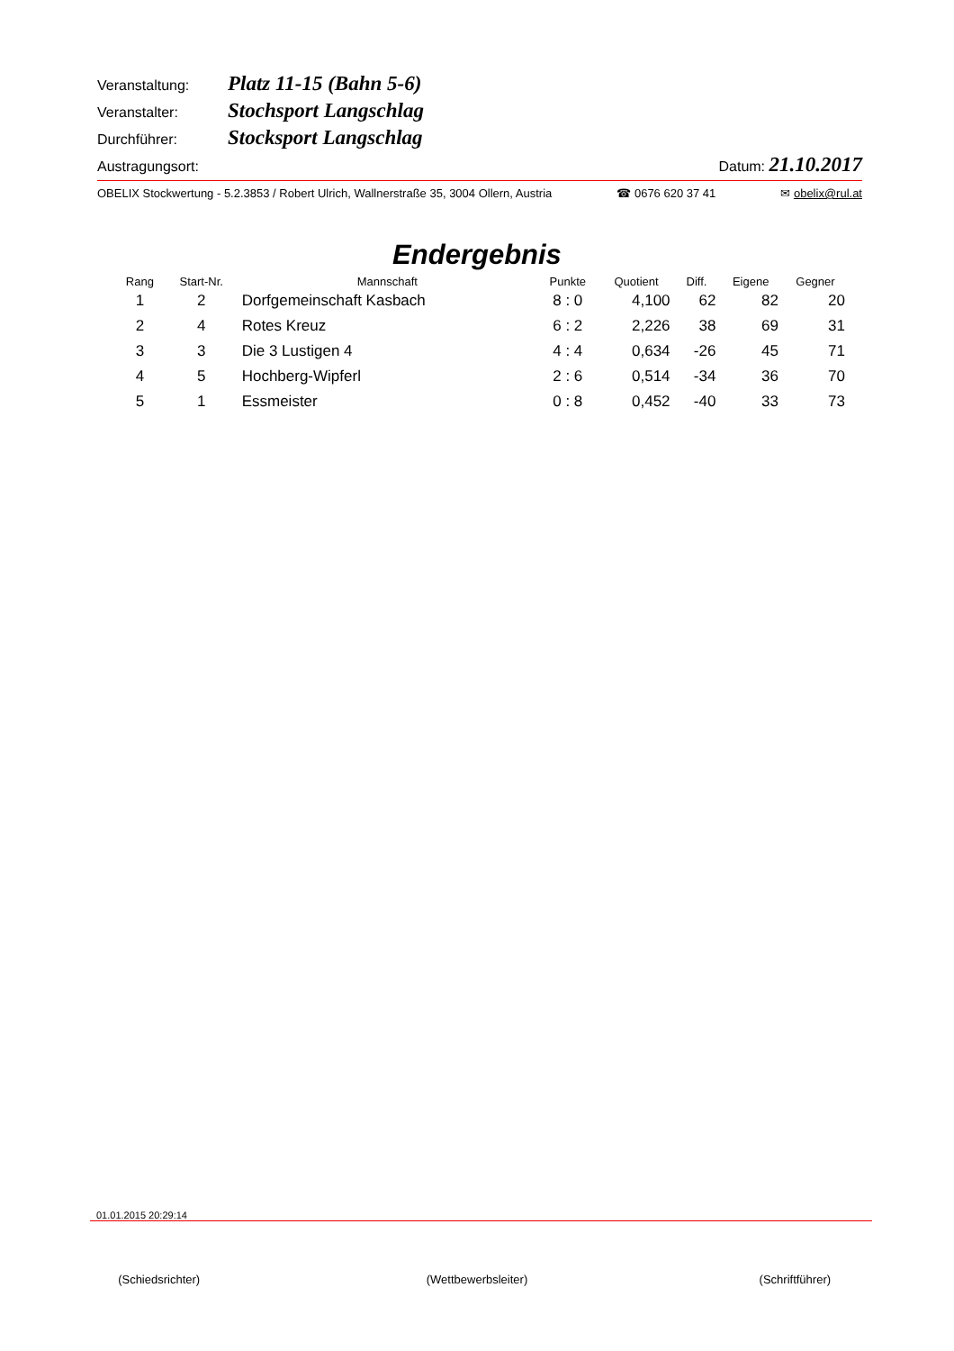Veranstaltung: Platz 11-15 (Bahn 5-6)
Veranstalter: Stochsport Langschlag
Durchführer: Stocksport Langschlag
Austragungsort: Datum: 21.10.2017
OBELIX Stockwertung - 5.2.3853 / Robert Ulrich, Wallnerstraße 35, 3004 Ollern, Austria ☎ 0676 620 37 41 ✉ obelix@rul.at
Endergebnis
| Rang | Start-Nr. | Mannschaft | Punkte | Quotient | Diff. | Eigene | Gegner |
| --- | --- | --- | --- | --- | --- | --- | --- |
| 1 | 2 | Dorfgemeinschaft Kasbach | 8 : 0 | 4,100 | 62 | 82 | 20 |
| 2 | 4 | Rotes Kreuz | 6 : 2 | 2,226 | 38 | 69 | 31 |
| 3 | 3 | Die 3 Lustigen 4 | 4 : 4 | 0,634 | -26 | 45 | 71 |
| 4 | 5 | Hochberg-Wipferl | 2 : 6 | 0,514 | -34 | 36 | 70 |
| 5 | 1 | Essmeister | 0 : 8 | 0,452 | -40 | 33 | 73 |
01.01.2015 20:29:14
(Schiedsrichter) (Wettbewerbsleiter) (Schriftführer)